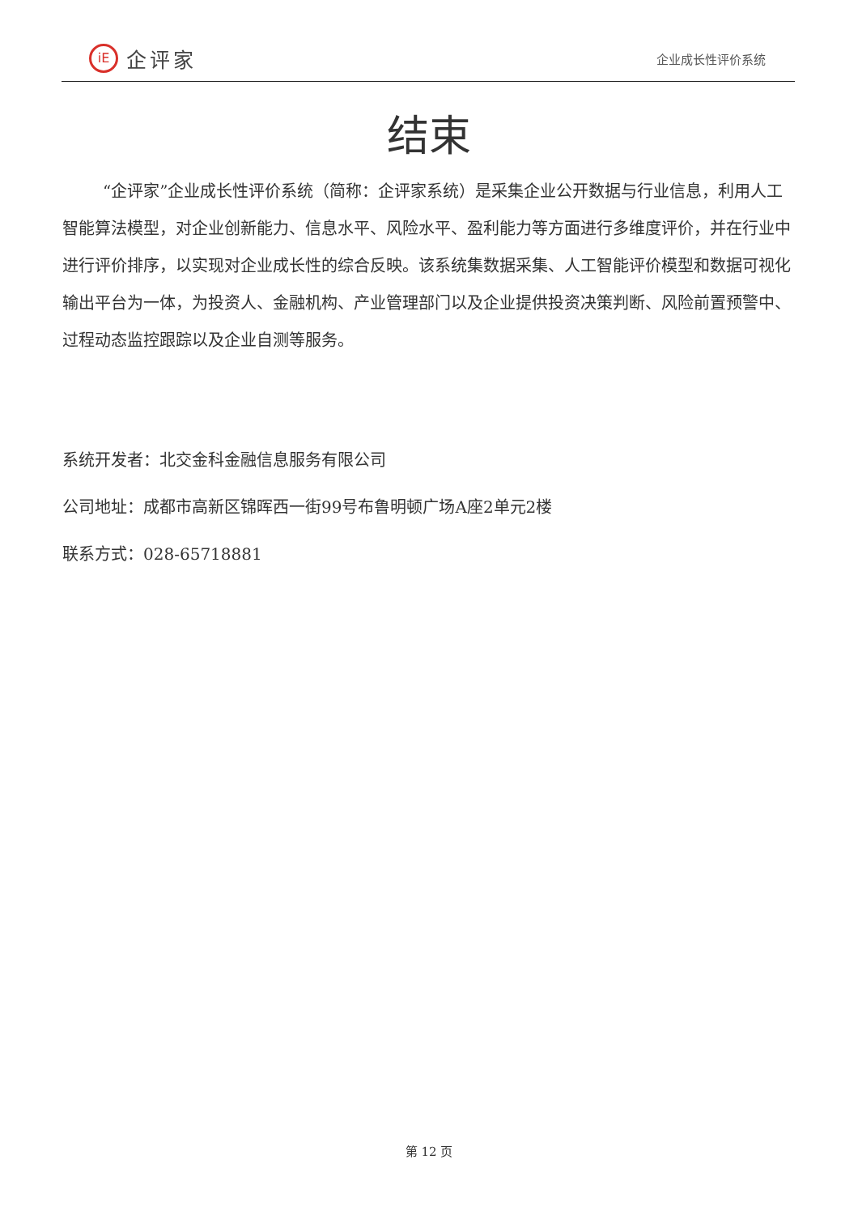iE
企评家
企业成长性评价系统
结束
“企评家”企业成长性评价系统（简称：企评家系统）是采集企业公开数据与行业信息，利用人工智能算法模型，对企业创新能力、信息水平、风险水平、盈利能力等方面进行多维度评价，并在行业中进行评价排序，以实现对企业成长性的综合反映。该系统集数据采集、人工智能评价模型和数据可视化输出平台为一体，为投资人、金融机构、产业管理部门以及企业提供投资决策判断、风险前置预警中、过程动态监控跟踪以及企业自测等服务。
系统开发者：北交金科金融信息服务有限公司
公司地址：成都市高新区锦晖西一街99号布鲁明顿广场A座2单元2楼
联系方式：028-65718881
第 12 页